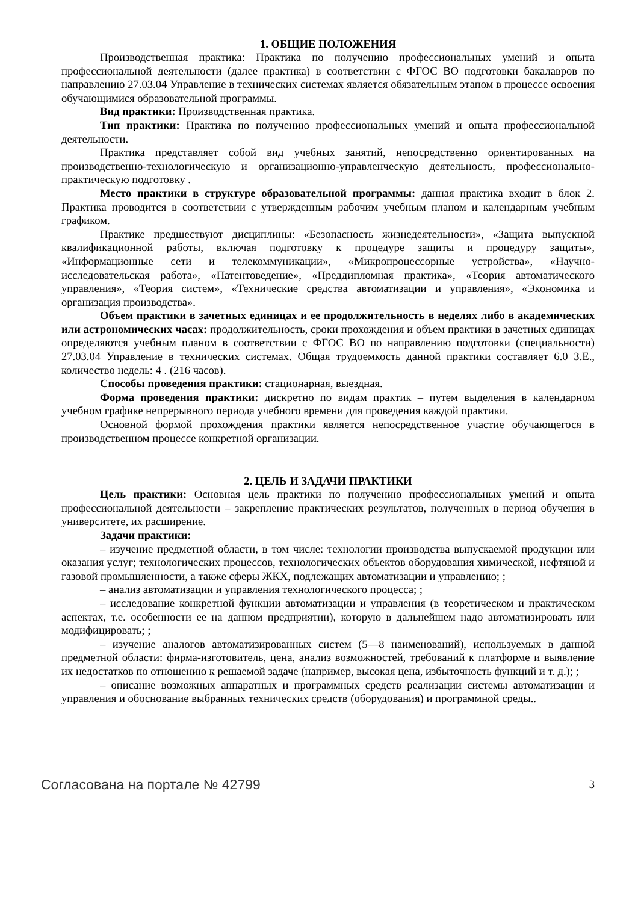1. ОБЩИЕ ПОЛОЖЕНИЯ
Производственная практика: Практика по получению профессиональных умений и опыта профессиональной деятельности (далее практика) в соответствии с ФГОС ВО подготовки бакалавров по направлению 27.03.04 Управление в технических системах является обязательным этапом в процессе освоения обучающимися образовательной программы.
Вид практики: Производственная практика.
Тип практики: Практика по получению профессиональных умений и опыта профессиональной деятельности.
Практика представляет собой вид учебных занятий, непосредственно ориентированных на производственно-технологическую и организационно-управленческую деятельность, профессионально-практическую подготовку .
Место практики в структуре образовательной программы: данная практика входит в блок 2. Практика проводится в соответствии с утвержденным рабочим учебным планом и календарным учебным графиком.
Практике предшествуют дисциплины: «Безопасность жизнедеятельности», «Защита выпускной квалификационной работы, включая подготовку к процедуре защиты и процедуру защиты», «Информационные сети и телекоммуникации», «Микропроцессорные устройства», «Научно-исследовательская работа», «Патентоведение», «Преддипломная практика», «Теория автоматического управления», «Теория систем», «Технические средства автоматизации и управления», «Экономика и организация производства».
Объем практики в зачетных единицах и ее продолжительность в неделях либо в академических или астрономических часах: продолжительность, сроки прохождения и объем практики в зачетных единицах определяются учебным планом в соответствии с ФГОС ВО по направлению подготовки (специальности) 27.03.04 Управление в технических системах. Общая трудоемкость данной практики составляет 6.0 З.Е., количество недель: 4 . (216 часов).
Способы проведения практики: стационарная, выездная.
Форма проведения практики: дискретно по видам практик – путем выделения в календарном учебном графике непрерывного периода учебного времени для проведения каждой практики.
Основной формой прохождения практики является непосредственное участие обучающегося в производственном процессе конкретной организации.
2. ЦЕЛЬ И ЗАДАЧИ ПРАКТИКИ
Цель практики: Основная цель практики по получению профессиональных умений и опыта профессиональной деятельности – закрепление практических результатов, полученных в период обучения в университете, их расширение.
Задачи практики:
– изучение предметной области, в том числе: технологии производства выпускаемой продукции или оказания услуг; технологических процессов, технологических объектов оборудования химической, нефтяной и газовой промышленности, а также сферы ЖКХ, подлежащих автоматизации и управлению; ;
– анализ автоматизации и управления технологического процесса; ;
– исследование конкретной функции автоматизации и управления (в теоретическом и практическом аспектах, т.е. особенности ее на данном предприятии), которую в дальнейшем надо автоматизировать или модифицировать; ;
– изучение аналогов автоматизированных систем (5—8 наименований), используемых в данной предметной области: фирма-изготовитель, цена, анализ возможностей, требований к платформе и выявление их недостатков по отношению к решаемой задаче (например, высокая цена, избыточность функций и т. д.); ;
– описание возможных аппаратных и программных средств реализации системы автоматизации и управления и обоснование выбранных технических средств (оборудования) и программной среды..
Согласована на портале № 42799 3